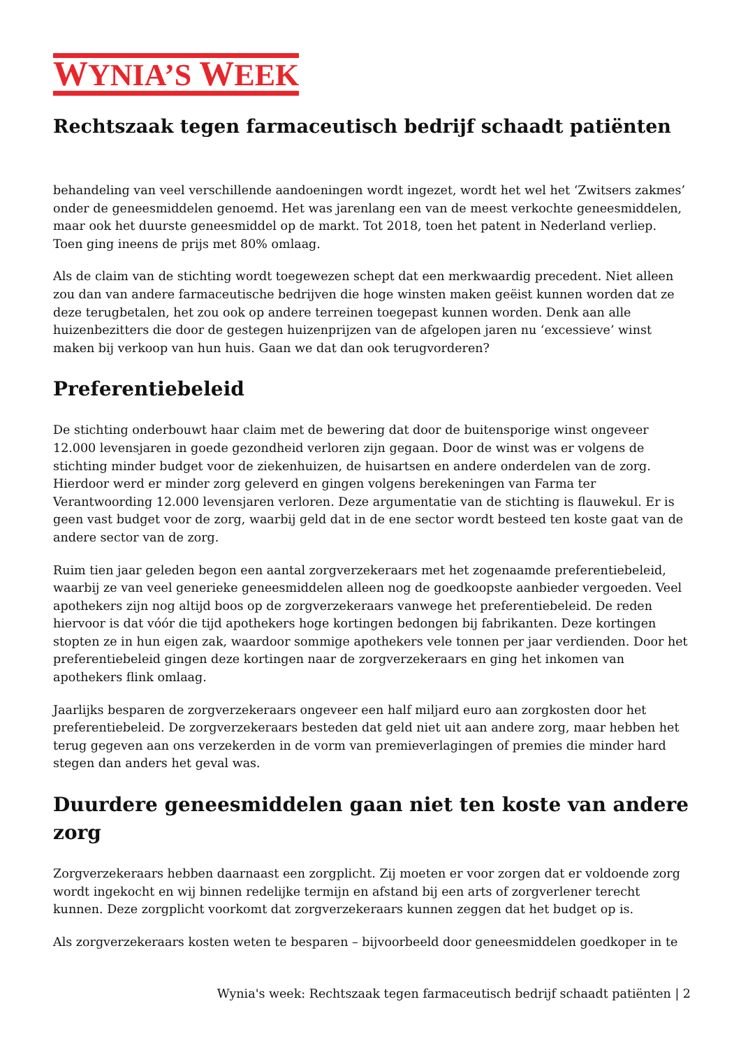WYNIA’S WEEK
Rechtszaak tegen farmaceutisch bedrijf schaadt patiënten
behandeling van veel verschillende aandoeningen wordt ingezet, wordt het wel het ‘Zwitsers zakmes’ onder de geneesmiddelen genoemd. Het was jarenlang een van de meest verkochte geneesmiddelen, maar ook het duurste geneesmiddel op de markt. Tot 2018, toen het patent in Nederland verliep. Toen ging ineens de prijs met 80% omlaag.
Als de claim van de stichting wordt toegewezen schept dat een merkwaardig precedent. Niet alleen zou dan van andere farmaceutische bedrijven die hoge winsten maken geëist kunnen worden dat ze deze terugbetalen, het zou ook op andere terreinen toegepast kunnen worden. Denk aan alle huizenbezitters die door de gestegen huizenprijzen van de afgelopen jaren nu ‘excessieve’ winst maken bij verkoop van hun huis. Gaan we dat dan ook terugvorderen?
Preferentiebeleid
De stichting onderbouwt haar claim met de bewering dat door de buitensporige winst ongeveer 12.000 levensjaren in goede gezondheid verloren zijn gegaan. Door de winst was er volgens de stichting minder budget voor de ziekenhuizen, de huisartsen en andere onderdelen van de zorg. Hierdoor werd er minder zorg geleverd en gingen volgens berekeningen van Farma ter Verantwoording 12.000 levensjaren verloren. Deze argumentatie van de stichting is flauwekul. Er is geen vast budget voor de zorg, waarbij geld dat in de ene sector wordt besteed ten koste gaat van de andere sector van de zorg.
Ruim tien jaar geleden begon een aantal zorgverzekeraars met het zogenaamde preferentiebeleid, waarbij ze van veel generieke geneesmiddelen alleen nog de goedkoopste aanbieder vergoeden. Veel apothekers zijn nog altijd boos op de zorgverzekeraars vanwege het preferentiebeleid. De reden hiervoor is dat vóór die tijd apothekers hoge kortingen bedongen bij fabrikanten. Deze kortingen stopten ze in hun eigen zak, waardoor sommige apothekers vele tonnen per jaar verdienden. Door het preferentiebeleid gingen deze kortingen naar de zorgverzekeraars en ging het inkomen van apothekers flink omlaag.
Jaarlijks besparen de zorgverzekeraars ongeveer een half miljard euro aan zorgkosten door het preferentiebeleid. De zorgverzekeraars besteden dat geld niet uit aan andere zorg, maar hebben het terug gegeven aan ons verzekerden in de vorm van premieverlagingen of premies die minder hard stegen dan anders het geval was.
Duurdere geneesmiddelen gaan niet ten koste van andere zorg
Zorgverzekeraars hebben daarnaast een zorgplicht. Zij moeten er voor zorgen dat er voldoende zorg wordt ingekocht en wij binnen redelijke termijn en afstand bij een arts of zorgverlener terecht kunnen. Deze zorgplicht voorkomt dat zorgverzekeraars kunnen zeggen dat het budget op is.
Als zorgverzekeraars kosten weten te besparen – bijvoorbeeld door geneesmiddelen goedkoper in te
Wynia's week: Rechtszaak tegen farmaceutisch bedrijf schaadt patiënten | 2